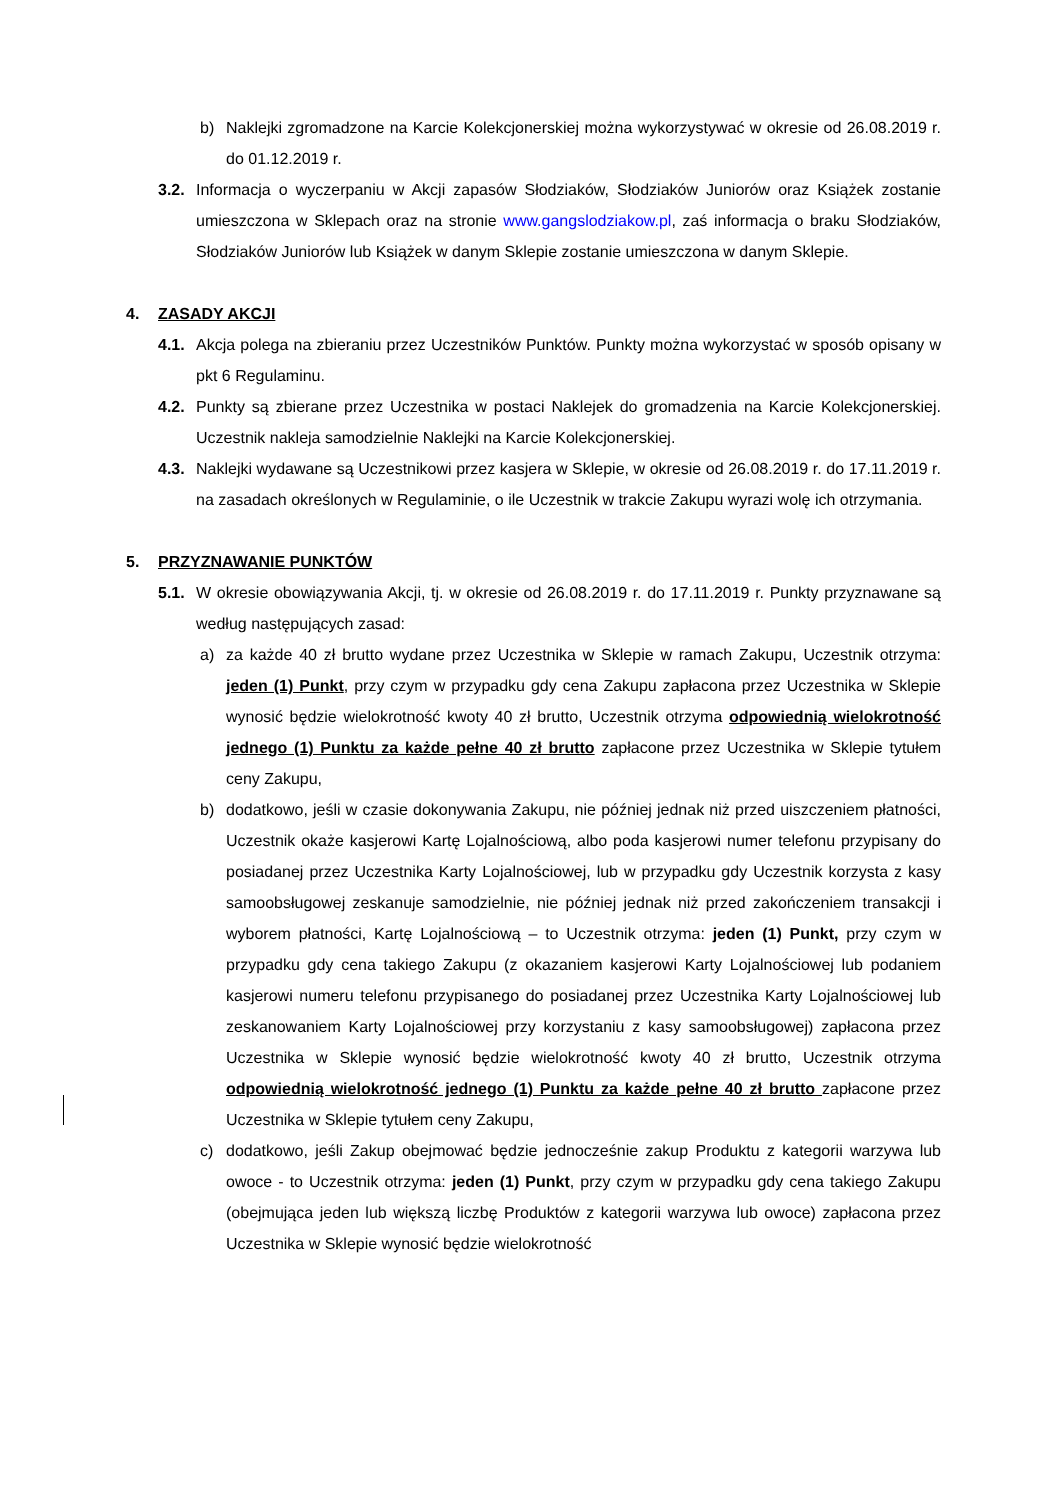b) Naklejki zgromadzone na Karcie Kolekcjonerskiej można wykorzystywać w okresie od 26.08.2019 r. do 01.12.2019 r.
3.2. Informacja o wyczerpaniu w Akcji zapasów Słodziaków, Słodziaków Juniorów oraz Książek zostanie umieszczona w Sklepach oraz na stronie www.gangslodziakow.pl, zaś informacja o braku Słodziaków, Słodziaków Juniorów lub Książek w danym Sklepie zostanie umieszczona w danym Sklepie.
4. ZASADY AKCJI
4.1. Akcja polega na zbieraniu przez Uczestników Punktów. Punkty można wykorzystać w sposób opisany w pkt 6 Regulaminu.
4.2. Punkty są zbierane przez Uczestnika w postaci Naklejek do gromadzenia na Karcie Kolekcjonerskiej. Uczestnik nakleja samodzielnie Naklejki na Karcie Kolekcjonerskiej.
4.3. Naklejki wydawane są Uczestnikowi przez kasjera w Sklepie, w okresie od 26.08.2019 r. do 17.11.2019 r. na zasadach określonych w Regulaminie, o ile Uczestnik w trakcie Zakupu wyrazi wolę ich otrzymania.
5. PRZYZNAWANIE PUNKTÓW
5.1. W okresie obowiązywania Akcji, tj. w okresie od 26.08.2019 r. do 17.11.2019 r. Punkty przyznawane są według następujących zasad:
a) za każde 40 zł brutto wydane przez Uczestnika w Sklepie w ramach Zakupu, Uczestnik otrzyma: jeden (1) Punkt, przy czym w przypadku gdy cena Zakupu zapłacona przez Uczestnika w Sklepie wynosić będzie wielokrotność kwoty 40 zł brutto, Uczestnik otrzyma odpowiednią wielokrotność jednego (1) Punktu za każde pełne 40 zł brutto zapłacone przez Uczestnika w Sklepie tytułem ceny Zakupu,
b) dodatkowo, jeśli w czasie dokonywania Zakupu, nie później jednak niż przed uiszczeniem płatności, Uczestnik okaże kasjerowi Kartę Lojalnościową, albo poda kasjerowi numer telefonu przypisany do posiadanej przez Uczestnika Karty Lojalnościowej, lub w przypadku gdy Uczestnik korzysta z kasy samoobsługowej zeskanuje samodzielnie, nie później jednak niż przed zakończeniem transakcji i wyborem płatności, Kartę Lojalnościową – to Uczestnik otrzyma: jeden (1) Punkt, przy czym w przypadku gdy cena takiego Zakupu (z okazaniem kasjerowi Karty Lojalnościowej lub podaniem kasjerowi numeru telefonu przypisanego do posiadanej przez Uczestnika Karty Lojalnościowej lub zeskanowaniem Karty Lojalnościowej przy korzystaniu z kasy samoobsługowej) zapłacona przez Uczestnika w Sklepie wynosić będzie wielokrotność kwoty 40 zł brutto, Uczestnik otrzyma odpowiednią wielokrotność jednego (1) Punktu za każde pełne 40 zł brutto zapłacone przez Uczestnika w Sklepie tytułem ceny Zakupu,
c) dodatkowo, jeśli Zakup obejmować będzie jednocześnie zakup Produktu z kategorii warzywa lub owoce - to Uczestnik otrzyma: jeden (1) Punkt, przy czym w przypadku gdy cena takiego Zakupu (obejmująca jeden lub większą liczbę Produktów z kategorii warzywa lub owoce) zapłacona przez Uczestnika w Sklepie wynosić będzie wielokrotność